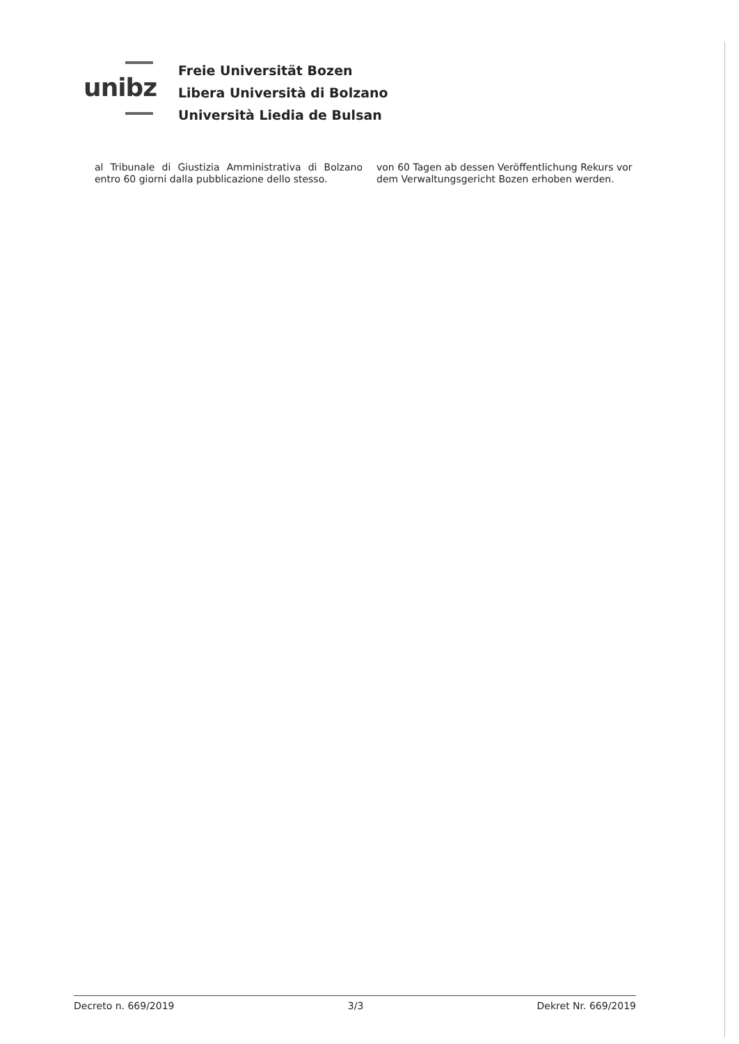unibz
Freie Universität Bozen
Libera Università di Bolzano
Università Liedia de Bulsan
al Tribunale di Giustizia Amministrativa di Bolzano entro 60 giorni dalla pubblicazione dello stesso.
von 60 Tagen ab dessen Veröffentlichung Rekurs vor dem Verwaltungsgericht Bozen erhoben werden.
Decreto n. 669/2019 3/3 Dekret Nr. 669/2019